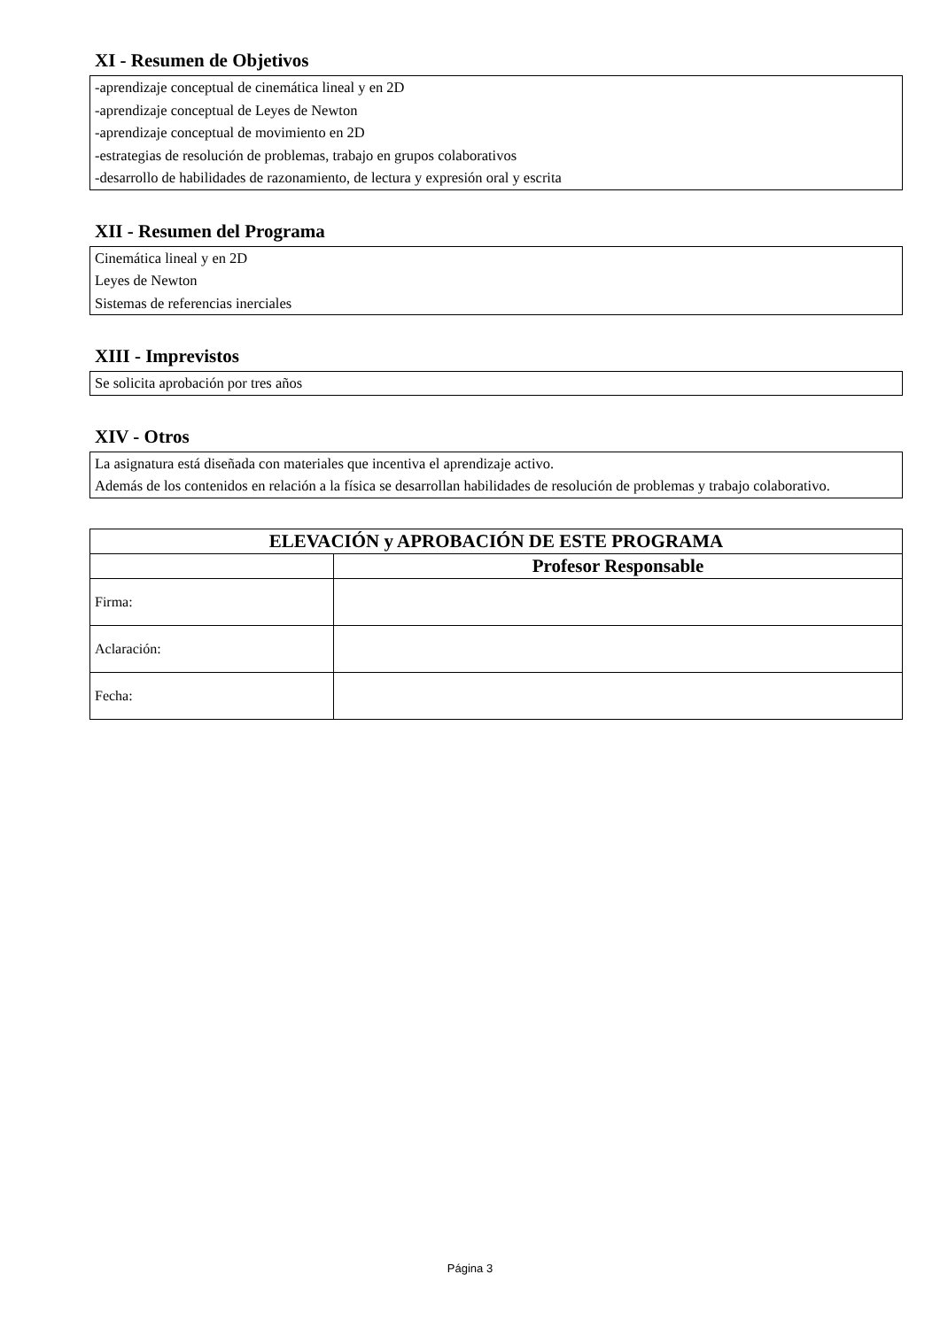XI - Resumen de Objetivos
-aprendizaje conceptual de cinemática lineal y en 2D
-aprendizaje conceptual de Leyes de Newton
-aprendizaje conceptual de movimiento en 2D
-estrategias de resolución de problemas, trabajo en grupos colaborativos
-desarrollo de habilidades de razonamiento, de lectura y expresión oral y escrita
XII - Resumen del Programa
Cinemática lineal y en 2D
Leyes de Newton
Sistemas de referencias inerciales
XIII - Imprevistos
Se solicita aprobación por tres años
XIV - Otros
La asignatura está diseñada con materiales que incentiva el aprendizaje activo.
Además de los contenidos en relación a la física se desarrollan habilidades de resolución de problemas y trabajo colaborativo.
| ELEVACIÓN y APROBACIÓN DE ESTE PROGRAMA | |
| --- | --- |
| | Profesor Responsable |
| Firma: | |
| Aclaración: | |
| Fecha: | |
Página 3